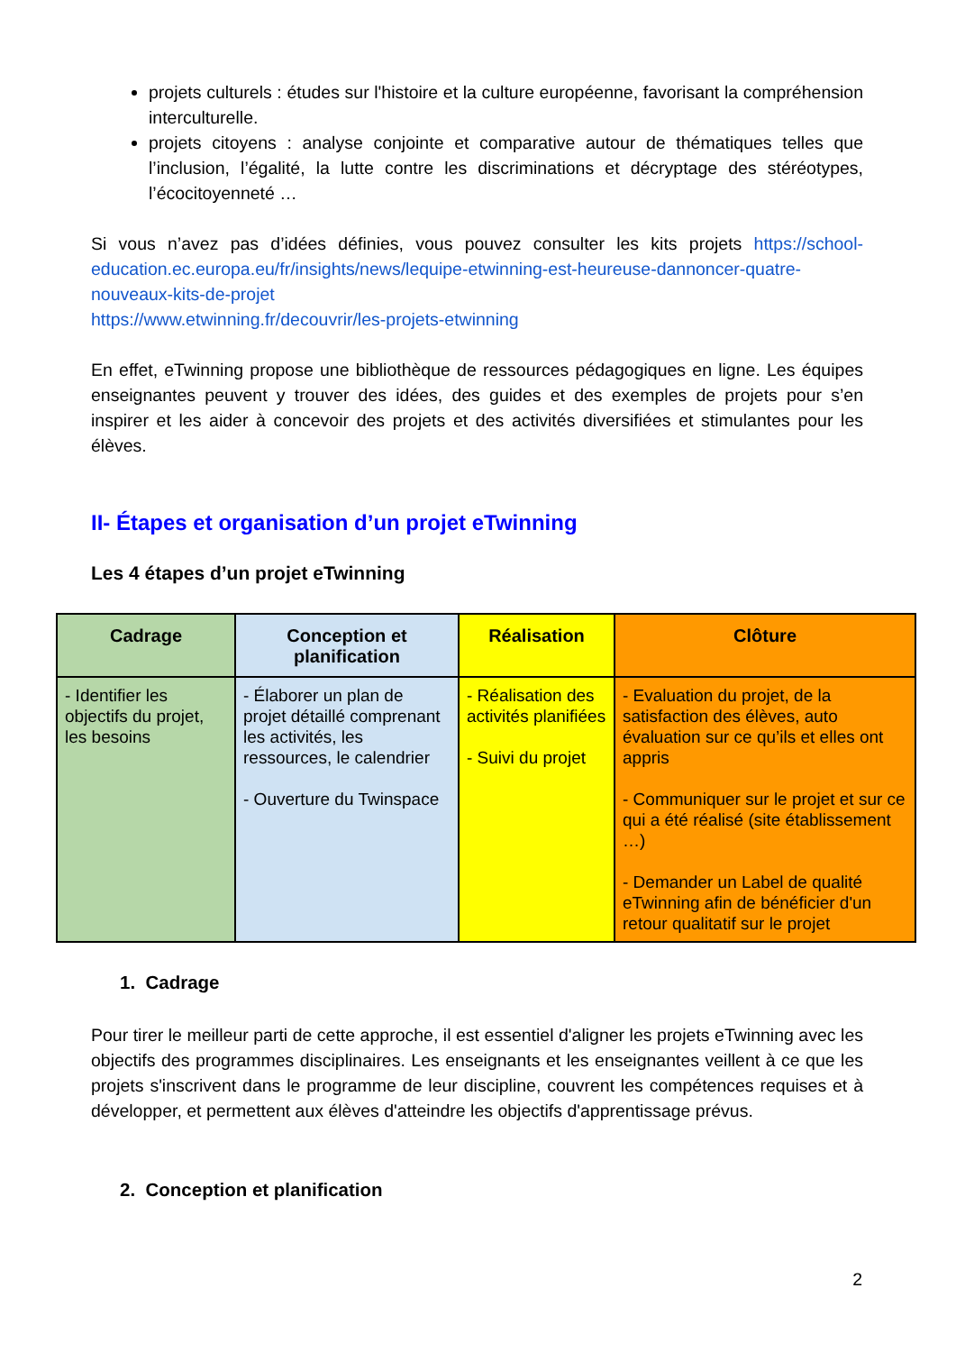projets culturels : études sur l'histoire et la culture européenne, favorisant la compréhension interculturelle.
projets citoyens : analyse conjointe et comparative autour de thématiques telles que l’inclusion, l’égalité, la lutte contre les discriminations et décryptage des stéréotypes, l’écocitoyenneté …
Si vous n’avez pas d’idées définies, vous pouvez consulter les kits projets https://school-education.ec.europa.eu/fr/insights/news/lequipe-etwinning-est-heureuse-dannoncer-quatre-nouveaux-kits-de-projet
https://www.etwinning.fr/decouvrir/les-projets-etwinning
En effet, eTwinning propose une bibliothèque de ressources pédagogiques en ligne. Les équipes enseignantes peuvent y trouver des idées, des guides et des exemples de projets pour s’en inspirer et les aider à concevoir des projets et des activités diversifiées et stimulantes pour les élèves.
II- Étapes et organisation d’un projet eTwinning
Les 4 étapes d’un projet eTwinning
| Cadrage | Conception et planification | Réalisation | Clôture |
| --- | --- | --- | --- |
| - Identifier les objectifs du projet, les besoins | - Élaborer un plan de projet détaillé comprenant les activités, les ressources, le calendrier - Ouverture du Twinspace | - Réalisation des activités planifiées - Suivi du projet | - Evaluation du projet, de la satisfaction des élèves, auto évaluation sur ce qu’ils et elles ont appris - Communiquer sur le projet et sur ce qui a été réalisé (site établissement …) - Demander un Label de qualité eTwinning afin de bénéficier d'un retour qualitatif sur le projet |
1. Cadrage
Pour tirer le meilleur parti de cette approche, il est essentiel d'aligner les projets eTwinning avec les objectifs des programmes disciplinaires. Les enseignants et les enseignantes veillent à ce que les projets s'inscrivent dans le programme de leur discipline, couvrent les compétences requises et à développer, et permettent aux élèves d'atteindre les objectifs d'apprentissage prévus.
2. Conception et planification
2